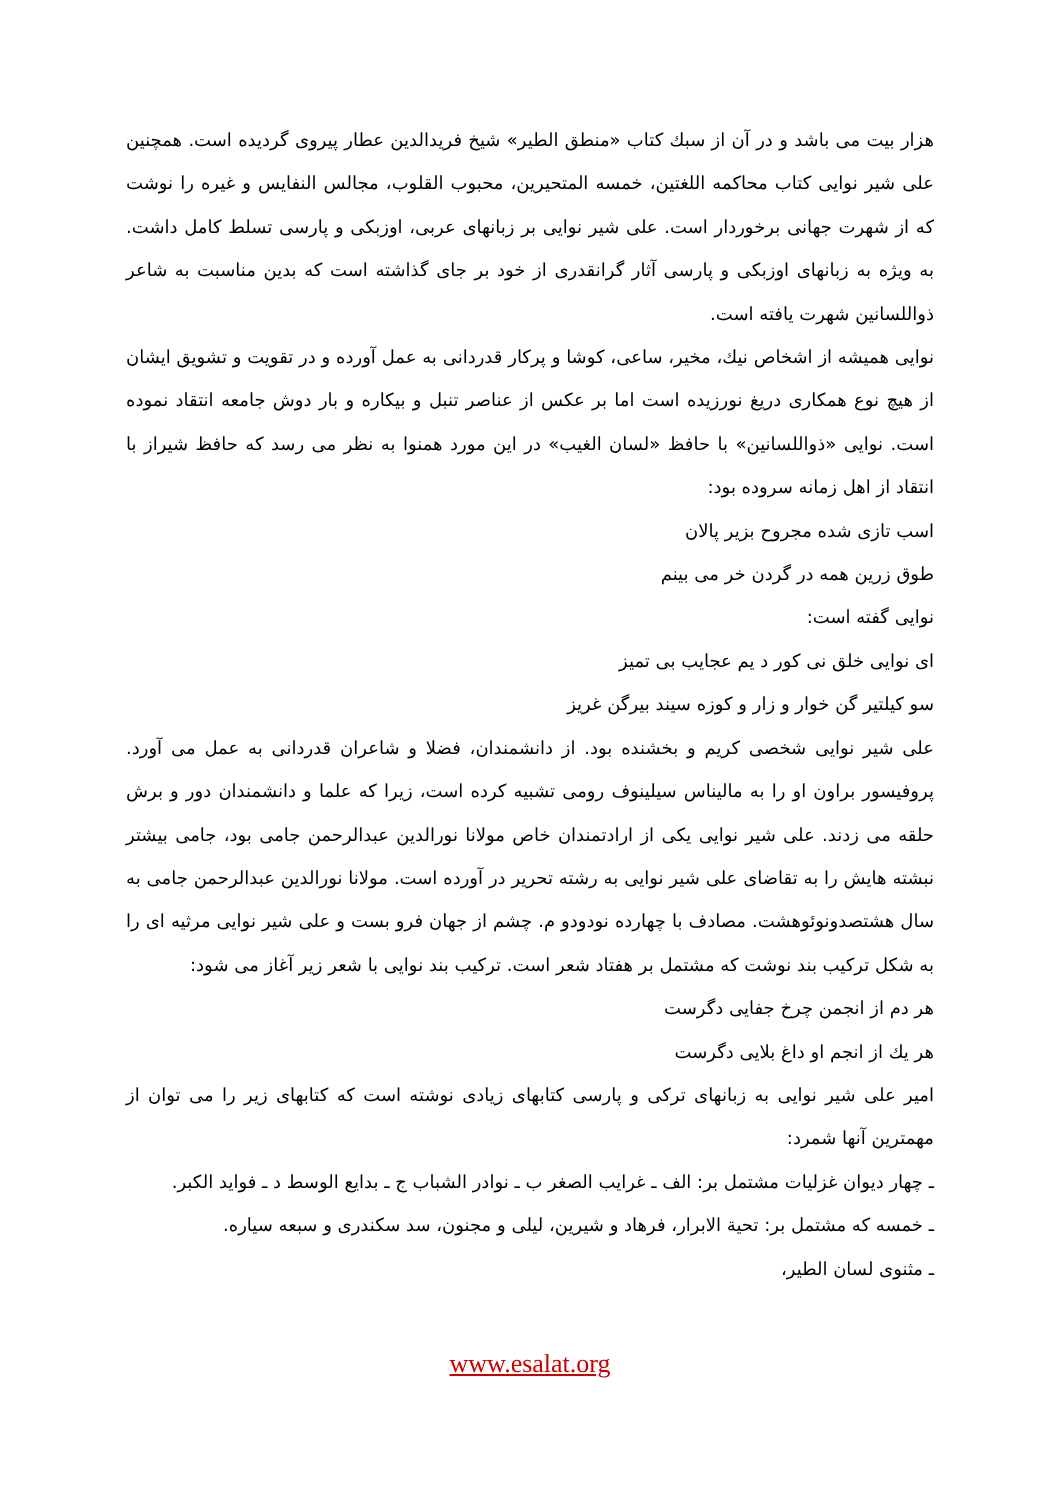هزار بیت می باشد و در آن از سبك كتاب «منطق الطیر» شیخ فریدالدین عطار پیروی گردیده است. همچنین علی شیر نوایی كتاب محاكمه اللغتین، خمسه المتحیرین، محبوب القلوب، مجالس النفایس و غیره را نوشت كه از شهرت جهانی برخوردار است. علی شیر نوایی بر زبانهای عربی، اوزبكی و پارسی تسلط كامل داشت. به ویژه به زبانهای اوزبكی و پارسی آثار گرانقدری از خود بر جای گذاشته است كه بدین مناسبت به شاعر ذواللسانین شهرت یافته است.
نوایی همیشه از اشخاص نیك، مخیر، ساعی، كوشا و پركار قدردانی به عمل آورده و در تقویت و تشویق ایشان از هیچ نوع همكاری دریغ نورزیده است اما بر عكس از عناصر تنبل و بیكاره و بار دوش جامعه انتقاد نموده است. نوایی «ذواللسانین» با حافظ «لسان الغیب» در این مورد همنوا به نظر می رسد كه حافظ شیراز با انتقاد از اهل زمانه سروده بود:
اسب تازی شده مجروح بزیر پالان
طوق زرین همه در گردن خر می بینم
نوایی گفته است:
ای نوایی خلق نی كور د یم عجایب بی تمیز
سو كیلتیر گن خوار و زار و كوزه سیند بیرگن غریز
علی شیر نوایی شخصی كریم و بخشنده بود. از دانشمندان، فضلا و شاعران قدردانی به عمل می آورد. پروفیسور براون او را به مالیناس سیلینوف رومی تشبیه كرده است، زیرا كه علما و دانشمندان دور و برش حلقه می زدند. علی شیر نوایی یكی از ارادتمندان خاص مولانا نورالدین عبدالرحمن جامی بود، جامی بیشتر نبشته هایش را به تقاضای علی شیر نوایی به رشته تحریر در آورده است. مولانا نورالدین عبدالرحمن جامی به سال هشتصدونوئوهشت. مصادف با چهارده نودودو م. چشم از جهان فرو بست و علی شیر نوایی مرثیه ای را به شكل تركیب بند نوشت كه مشتمل بر هفتاد شعر است. تركیب بند نوایی با شعر زیر آغاز می شود:
هر دم از انجمن چرخ جفایی دگرست
هر یك از انجم او داغ بلایی دگرست
امیر علی شیر نوایی به زبانهای تركی و پارسی كتابهای زیادی نوشته است كه كتابهای زیر را می توان از مهمترین آنها شمرد:
ـ چهار دیوان غزلیات مشتمل بر: الف ـ غرایب الصغر ب ـ نوادر الشباب ج ـ بدایع الوسط د ـ فواید الكبر.
ـ خمسه كه مشتمل بر: تحیة الابرار، فرهاد و شیرین، لیلی و مجنون، سد سكندری و سبعه سیاره.
ـ مثنوی لسان الطیر،
www.esalat.org